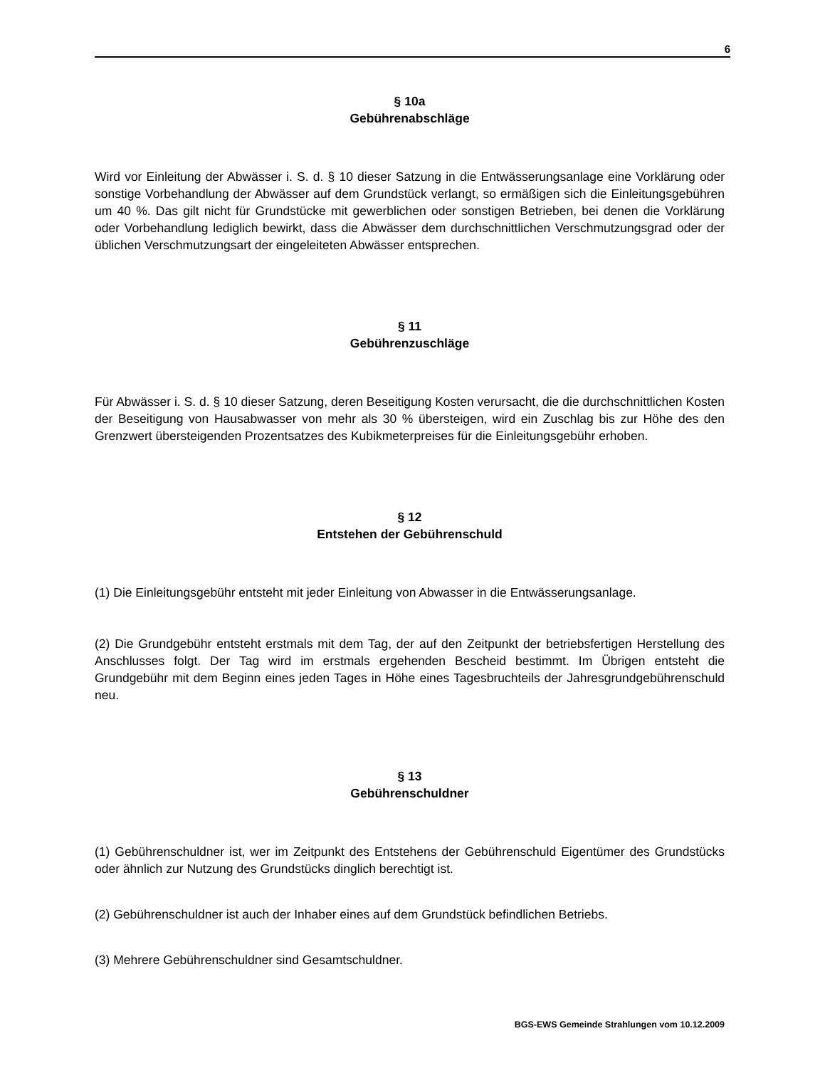6
§ 10a
Gebührenabschläge
Wird vor Einleitung der Abwässer i. S. d. § 10 dieser Satzung in die Entwässerungsanlage eine Vorklärung oder sonstige Vorbehandlung der Abwässer auf dem Grundstück verlangt, so ermäßigen sich die Einleitungsgebühren um 40 %. Das gilt nicht für Grundstücke mit gewerblichen oder sonstigen Betrieben, bei denen die Vorklärung oder Vorbehandlung lediglich bewirkt, dass die Abwässer dem durchschnittlichen Verschmutzungsgrad oder der üblichen Verschmutzungsart der eingeleiteten Abwässer entsprechen.
§ 11
Gebührenzuschläge
Für Abwässer i. S. d. § 10 dieser Satzung, deren Beseitigung Kosten verursacht, die die durchschnittlichen Kosten der Beseitigung von Hausabwasser von mehr als 30 % übersteigen, wird ein Zuschlag bis zur Höhe des den Grenzwert übersteigenden Prozentsatzes des Kubikmeterpreises für die Einleitungsgebühr erhoben.
§ 12
Entstehen der Gebührenschuld
(1) Die Einleitungsgebühr entsteht mit jeder Einleitung von Abwasser in die Entwässerungsanlage.
(2) Die Grundgebühr entsteht erstmals mit dem Tag, der auf den Zeitpunkt der betriebsfertigen Herstellung des Anschlusses folgt. Der Tag wird im erstmals ergehenden Bescheid bestimmt. Im Übrigen entsteht die Grundgebühr mit dem Beginn eines jeden Tages in Höhe eines Tagesbruchteils der Jahresgrundgebührenschuld neu.
§ 13
Gebührenschuldner
(1) Gebührenschuldner ist, wer im Zeitpunkt des Entstehens der Gebührenschuld Eigentümer des Grundstücks oder ähnlich zur Nutzung des Grundstücks dinglich berechtigt ist.
(2) Gebührenschuldner ist auch der Inhaber eines auf dem Grundstück befindlichen Betriebs.
(3) Mehrere Gebührenschuldner sind Gesamtschuldner.
BGS-EWS Gemeinde Strahlungen vom 10.12.2009